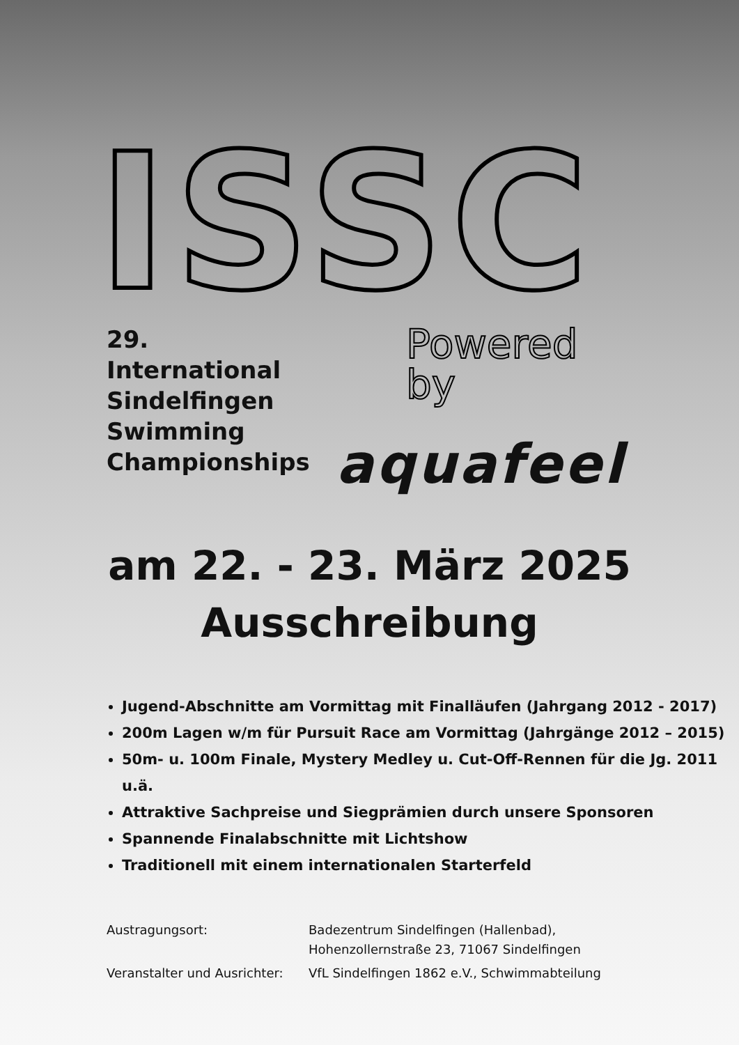ISSC
29.
International
Sindelfingen
Swimming
Championships
Powered
by
aquafeel
am 22. - 23. März 2025
Ausschreibung
Jugend-Abschnitte am Vormittag mit Finalläufen (Jahrgang 2012 - 2017)
200m Lagen w/m für Pursuit Race am Vormittag (Jahrgänge 2012 – 2015)
50m- u. 100m Finale, Mystery Medley u. Cut-Off-Rennen für die Jg. 2011 u.ä.
Attraktive Sachpreise und Siegprämien durch unsere Sponsoren
Spannende Finalabschnitte mit Lichtshow
Traditionell mit einem internationalen Starterfeld
| Austragungsort: | Badezentrum Sindelfingen (Hallenbad), Hohenzollernstraße 23, 71067 Sindelfingen |
| Veranstalter und Ausrichter: | VfL Sindelfingen 1862 e.V., Schwimmabteilung |